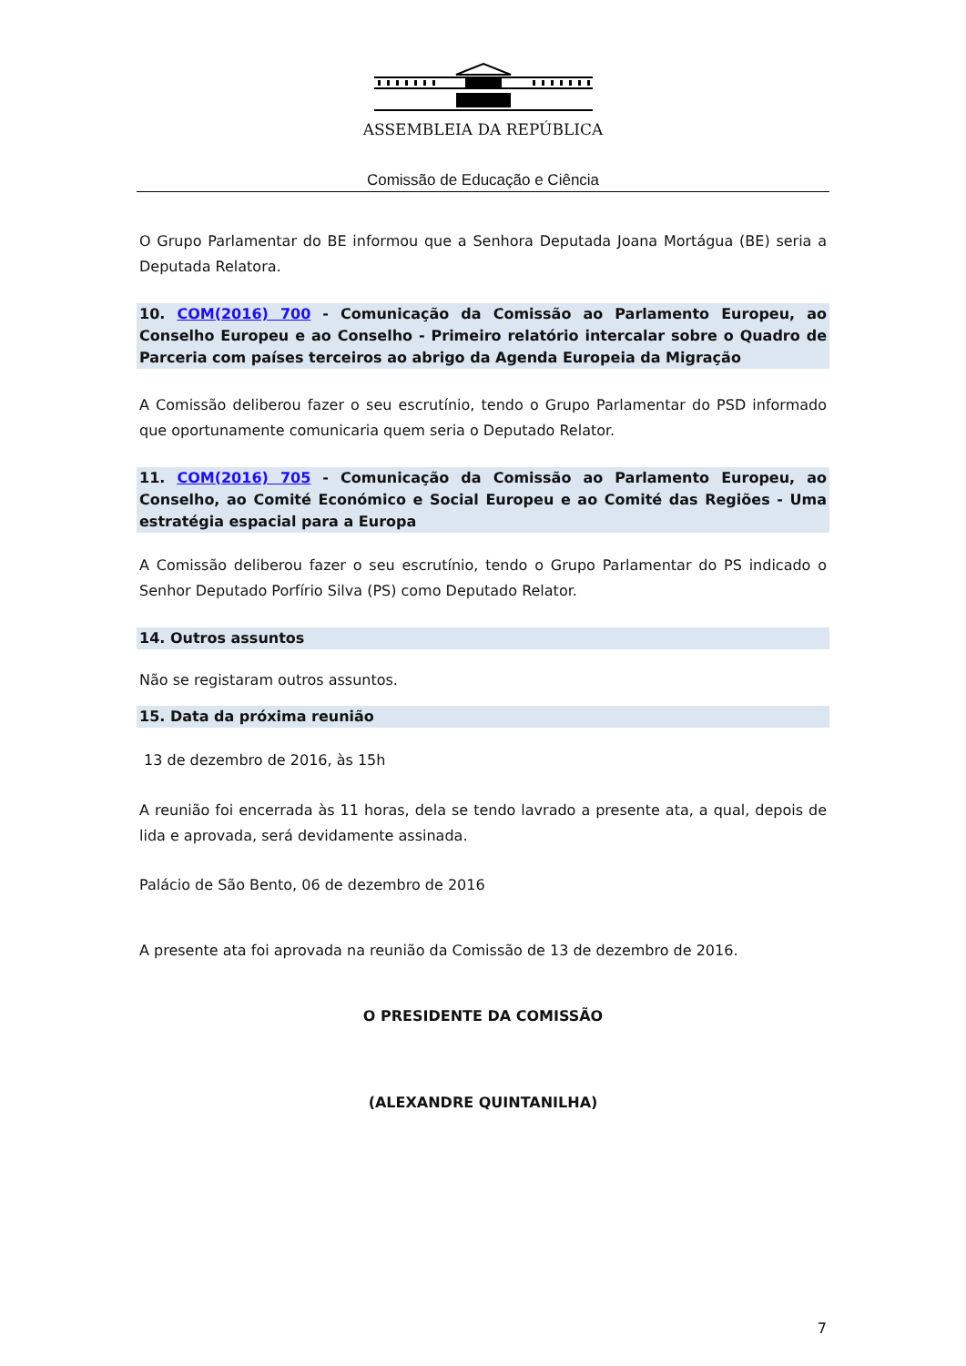ASSEMBLEIA DA REPÚBLICA
Comissão de Educação e Ciência
O Grupo Parlamentar do BE informou que a Senhora Deputada Joana Mortágua (BE) seria a Deputada Relatora.
10. COM(2016) 700 - Comunicação da Comissão ao Parlamento Europeu, ao Conselho Europeu e ao Conselho - Primeiro relatório intercalar sobre o Quadro de Parceria com países terceiros ao abrigo da Agenda Europeia da Migração
A Comissão deliberou fazer o seu escrutínio, tendo o Grupo Parlamentar do PSD informado que oportunamente comunicaria quem seria o Deputado Relator.
11. COM(2016) 705 - Comunicação da Comissão ao Parlamento Europeu, ao Conselho, ao Comité Económico e Social Europeu e ao Comité das Regiões - Uma estratégia espacial para a Europa
A Comissão deliberou fazer o seu escrutínio, tendo o Grupo Parlamentar do PS indicado o Senhor Deputado Porfírio Silva (PS) como Deputado Relator.
14. Outros assuntos
Não se registaram outros assuntos.
15. Data da próxima reunião
13 de dezembro de 2016, às 15h
A reunião foi encerrada às 11 horas, dela se tendo lavrado a presente ata, a qual, depois de lida e aprovada, será devidamente assinada.
Palácio de São Bento, 06 de dezembro de 2016
A presente ata foi aprovada na reunião da Comissão de 13 de dezembro de 2016.
O PRESIDENTE DA COMISSÃO
(ALEXANDRE QUINTANILHA)
7